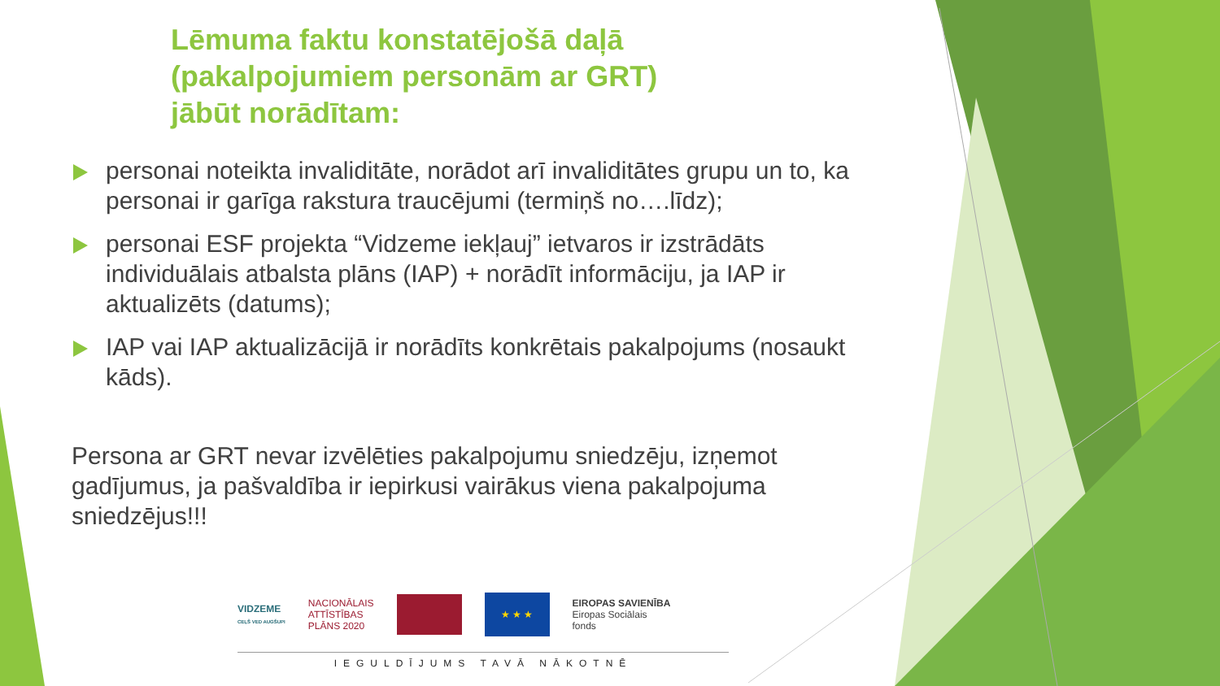Lēmuma faktu konstatējošā daļā
(pakalpojumiem personām ar GRT)
jābūt norādītam:
personai noteikta invaliditāte, norādot arī invaliditātes grupu un to, ka personai ir garīga rakstura traucējumi (termiņš no….līdz);
personai ESF projekta “Vidzeme iekļauj” ietvaros ir izstrādāts individuālais atbalsta plāns (IAP) + norādīt informāciju, ja IAP ir aktualizēts (datums);
IAP vai IAP aktualizācijā ir norādīts konkrētais pakalpojums (nosaukt kāds).
Persona ar GRT nevar izvēlēties pakalpojumu sniedzēju, izņemot gadījumus, ja pašvaldība ir iepirkusi vairākus viena pakalpojuma sniedzējus!!!
VIDZEME
CEĻŠ VED AUGŠUPI
NACIONĀLAIS
ATTĪSTĪBAS
PLĀNS 2020
★ ★ ★
EIROPAS SAVIENĪBA
Eiropas Sociālais
fonds
IEGULDĪJUMS TAVĀ NĀKOTNĒ